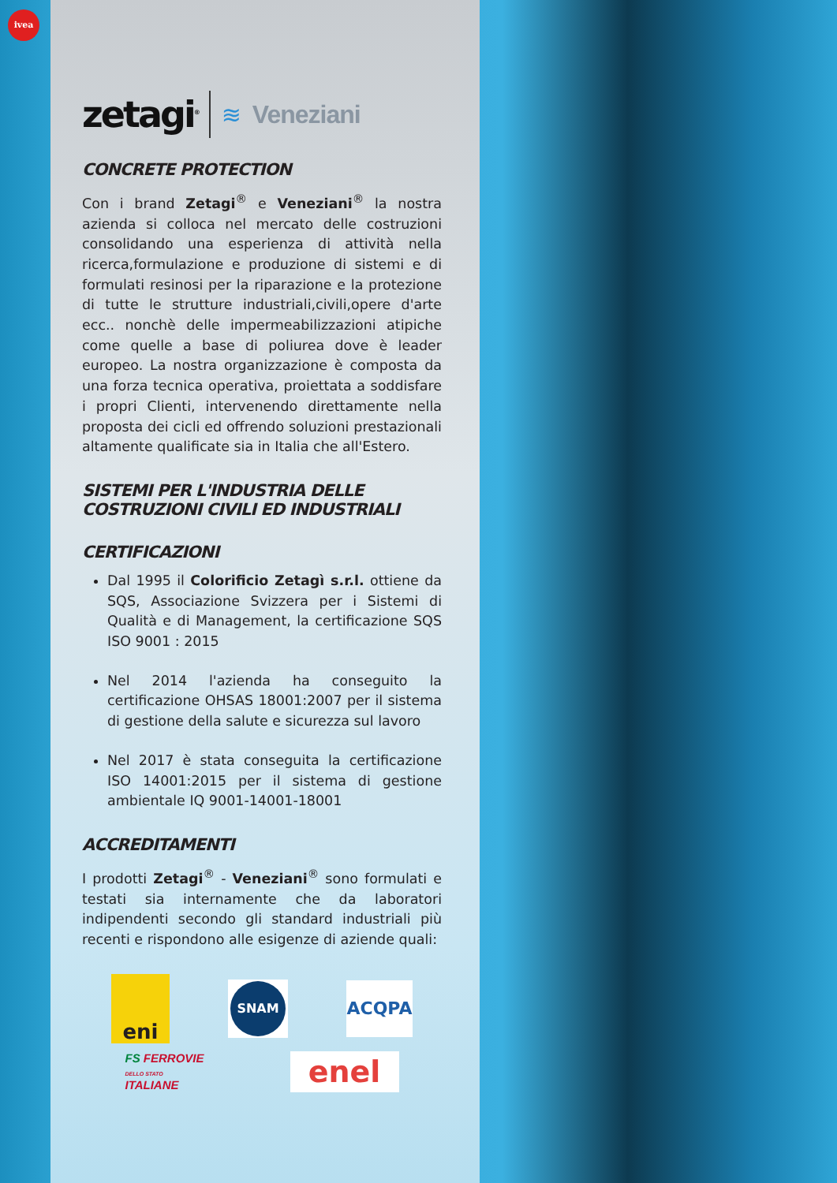ivea
zetagi<sup>®</sup> ≋ Veneziani
CONCRETE PROTECTION
Con i brand Zetagi<sup>®</sup> e Veneziani<sup>®</sup> la nostra azienda si colloca nel mercato delle costruzioni consolidando una esperienza di attività nella ricerca,formulazione e produzione di sistemi e di formulati resinosi per la riparazione e la protezione di tutte le strutture industriali,civili,opere d'arte ecc.. nonchè delle impermeabilizzazioni atipiche come quelle a base di poliurea dove è leader europeo. La nostra organizzazione è composta da una forza tecnica operativa, proiettata a soddisfare i propri Clienti, intervenendo direttamente nella proposta dei cicli ed offrendo soluzioni prestazionali altamente qualificate sia in Italia che all'Estero.
SISTEMI PER L'INDUSTRIA DELLE
COSTRUZIONI CIVILI ED INDUSTRIALI
CERTIFICAZIONI
Dal 1995 il Colorificio Zetagì s.r.l. ottiene da SQS, Associazione Svizzera per i Sistemi di Qualità e di Management, la certificazione SQS ISO 9001 : 2015
Nel 2014 l'azienda ha conseguito la certificazione OHSAS 18001:2007 per il sistema di gestione della salute e sicurezza sul lavoro
Nel 2017 è stata conseguita la certificazione ISO 14001:2015 per il sistema di gestione ambientale IQ 9001-14001-18001
ACCREDITAMENTI
I prodotti Zetagi<sup>®</sup> - Veneziani<sup>®</sup> sono formulati e testati sia internamente che da laboratori indipendenti secondo gli standard industriali più recenti e rispondono alle esigenze di aziende quali:
eni
SNAM
ACQPA
FS FERROVIE
DELLO STATO
ITALIANE
enel